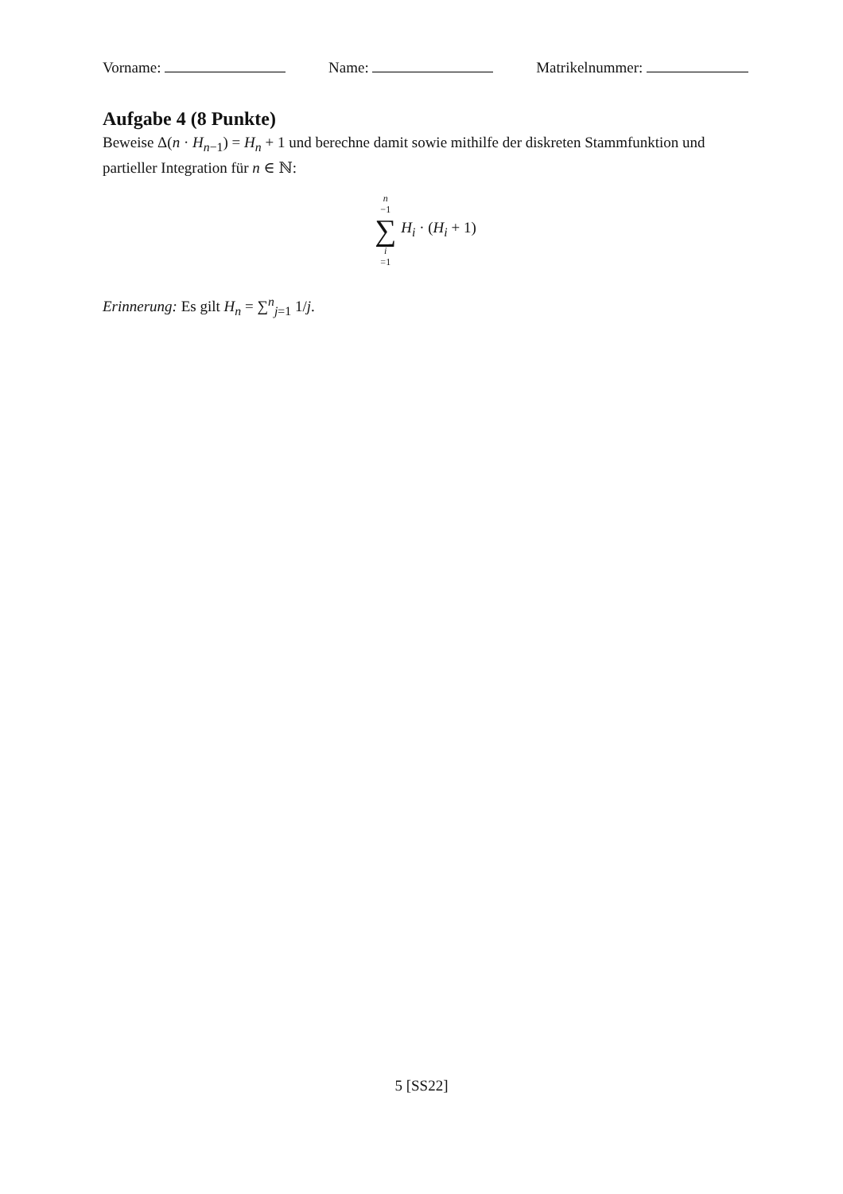Vorname: Name: Matrikelnummer:
Aufgabe 4 (8 Punkte)
Beweise Δ(n · H<sub>n−1</sub>) = H<sub>n</sub> + 1 und berechne damit sowie mithilfe der diskreten Stammfunktion und partieller Integration für n ∈ ℕ:
n −1 ∑ i =1 H<sub>i</sub> · (H<sub>i</sub> + 1)
Erinnerung: Es gilt H<sub>n</sub> = ∑<sup>n</sup><sub>j=1</sub> 1/j.
5 [SS22]